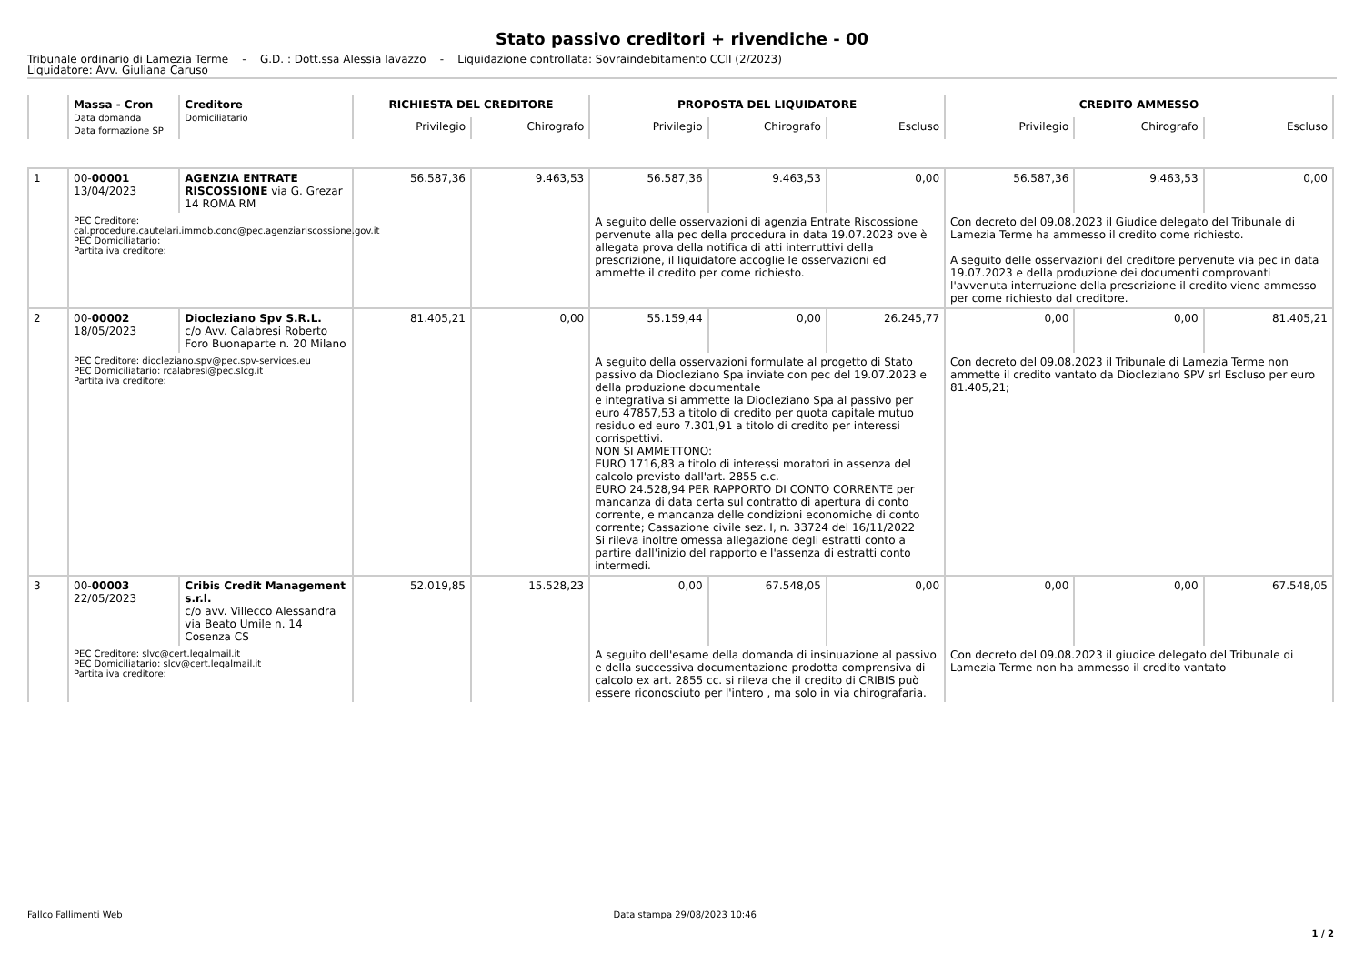Stato passivo creditori + rivendiche - 00
Tribunale ordinario di Lamezia Terme - G.D. : Dott.ssa Alessia Iavazzo - Liquidazione controllata: Sovraindebitamento CCII (2/2023)
Liquidatore: Avv. Giuliana Caruso
| | Massa - Cron Data domanda Data formazione SP | Creditore Domiciliatario | RICHIESTA DEL CREDITORE | | PROPOSTA DEL LIQUIDATORE | | | CREDITO AMMESSO | | |
| --- | --- | --- | --- | --- | --- | --- | --- | --- | --- | --- |
| | | | Privilegio | Chirografo | Privilegio | Chirografo | Escluso | Privilegio | Chirografo | Escluso |
| 1 | 00- 00001 13/04/2023 | AGENZIA ENTRATE RISCOSSIONE via G. Grezar 14 ROMA RM | 56.587,36 | 9.463,53 | 56.587,36 | 9.463,53 | 0,00 | 56.587,36 | 9.463,53 | 0,00 |
| | PEC Creditore: cal.procedure.cautelari.immob.conc@pec.agenziariscossione.gov.it PEC Domiciliatario: Partita iva creditore: | | | | A seguito delle osservazioni di agenzia Entrate Riscossione pervenute alla pec della procedura in data 19.07.2023 ove è allegata prova della notifica di atti interruttivi della prescrizione, il liquidatore accoglie le osservazioni ed ammette il credito per come richiesto. | | | Con decreto del 09.08.2023 il Giudice delegato del Tribunale di Lamezia Terme ha ammesso il credito come richiesto. A seguito delle osservazioni del creditore pervenute via pec in data 19.07.2023 e della produzione dei documenti comprovanti l'avvenuta interruzione della prescrizione il credito viene ammesso per come richiesto dal creditore. | | |
| 2 | 00- 00002 18/05/2023 | Diocleziano Spv S.R.L. c/o Avv. Calabresi Roberto Foro Buonaparte n. 20 Milano | 81.405,21 | 0,00 | 55.159,44 | 0,00 | 26.245,77 | 0,00 | 0,00 | 81.405,21 |
| | PEC Creditore: diocleziano.spv@pec.spv-services.eu PEC Domiciliatario: rcalabresi@pec.slcg.it Partita iva creditore: | | | | A seguito della osservazioni formulate al progetto di Stato passivo da Diocleziano Spa inviate con pec del 19.07.2023 e della produzione documentale e integrativa si ammette la Diocleziano Spa al passivo per euro 47857,53 a titolo di credito per quota capitale mutuo residuo ed euro 7.301,91 a titolo di credito per interessi corrispettivi. NON SI AMMETTONO: EURO 1716,83 a titolo di interessi moratori in assenza del calcolo previsto dall'art. 2855 c.c. EURO 24.528,94 PER RAPPORTO DI CONTO CORRENTE per mancanza di data certa sul contratto di apertura di conto corrente, e mancanza delle condizioni economiche di conto corrente; Cassazione civile sez. I, n. 33724 del 16/11/2022 Si rileva inoltre omessa allegazione degli estratti conto a partire dall'inizio del rapporto e l'assenza di estratti conto intermedi. | | | Con decreto del 09.08.2023 il Tribunale di Lamezia Terme non ammette il credito vantato da Diocleziano SPV srl Escluso per euro 81.405,21; | | |
| 3 | 00- 00003 22/05/2023 | Cribis Credit Management s.r.l. c/o avv. Villecco Alessandra via Beato Umile n. 14 Cosenza CS | 52.019,85 | 15.528,23 | 0,00 | 67.548,05 | 0,00 | 0,00 | 0,00 | 67.548,05 |
| | PEC Creditore: slvc@cert.legalmail.it PEC Domiciliatario: slcv@cert.legalmail.it Partita iva creditore: | | | | A seguito dell'esame della domanda di insinuazione al passivo e della successiva documentazione prodotta comprensiva di calcolo ex art. 2855 cc. si rileva che il credito di CRIBIS può essere riconosciuto per l'intero , ma solo in via chirografaria. | | | Con decreto del 09.08.2023 il giudice delegato del Tribunale di Lamezia Terme non ha ammesso il credito vantato | | |
Fallco Fallimenti Web Data stampa 29/08/2023 10:46
1 / 2